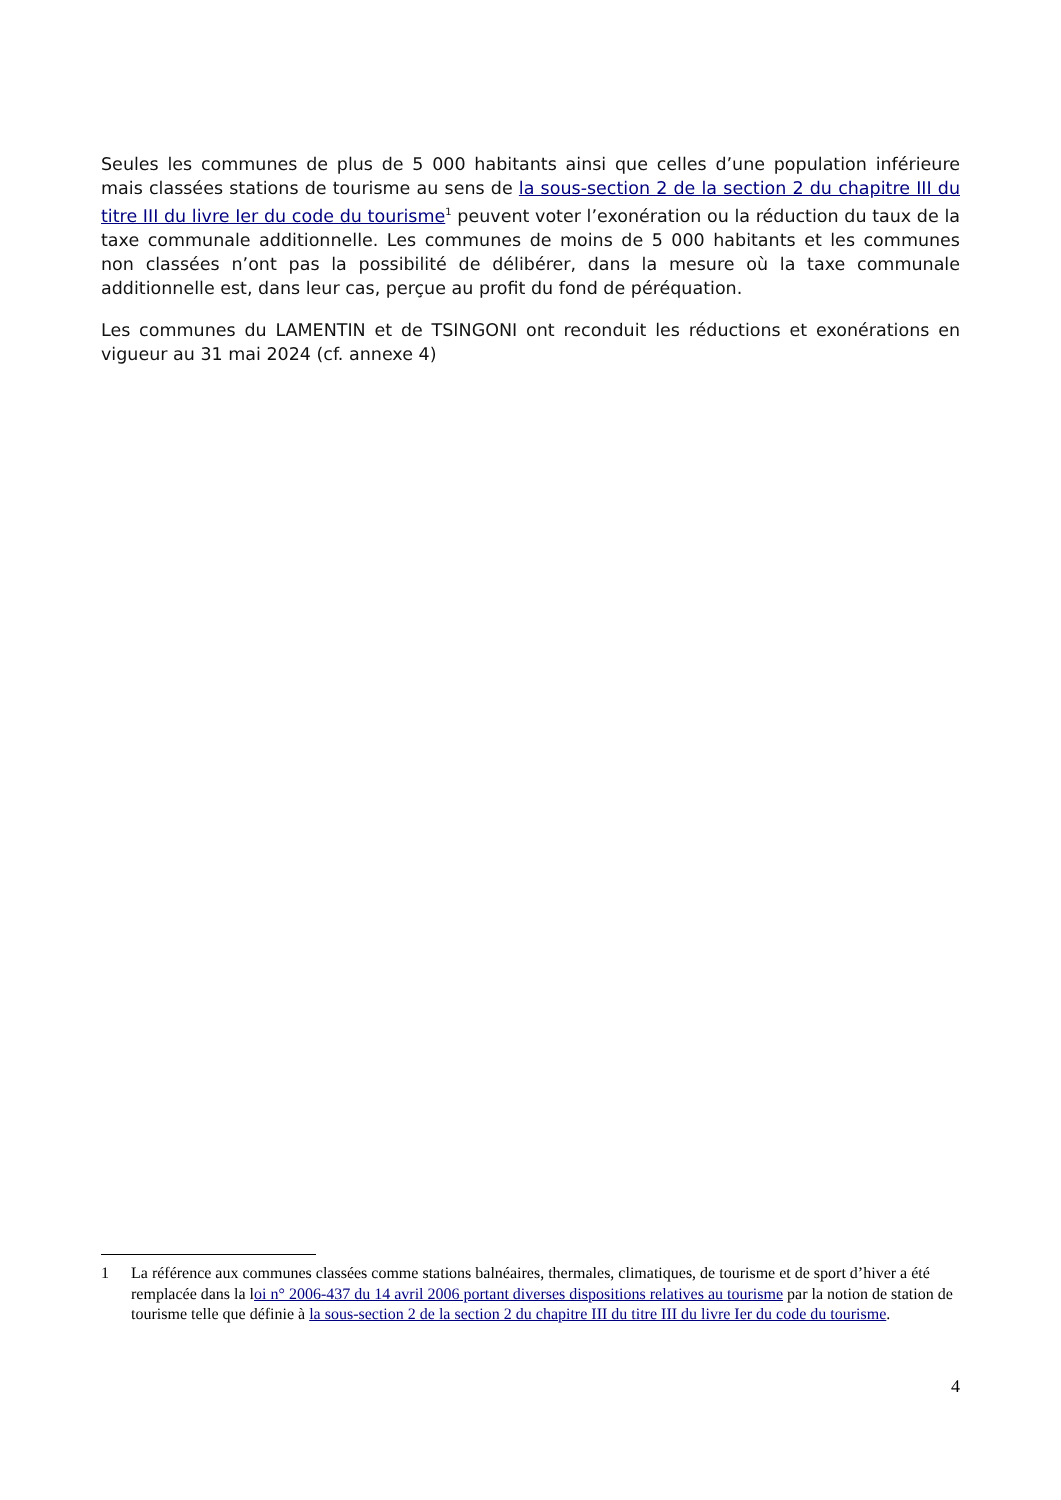Seules les communes de plus de 5 000 habitants ainsi que celles d’une population inférieure mais classées stations de tourisme au sens de la sous-section 2 de la section 2 du chapitre III du titre III du livre Ier du code du tourisme<sup>1</sup> peuvent voter l’exonération ou la réduction du taux de la taxe communale additionnelle. Les communes de moins de 5 000 habitants et les communes non classées n’ont pas la possibilité de délibérer, dans la mesure où la taxe communale additionnelle est, dans leur cas, perçue au profit du fond de péréquation.
Les communes du LAMENTIN et de TSINGONI ont reconduit les réductions et exonérations en vigueur au 31 mai 2024 (cf. annexe 4)
1 La référence aux communes classées comme stations balnéaires, thermales, climatiques, de tourisme et de sport d’hiver a été remplacée dans la loi n° 2006-437 du 14 avril 2006 portant diverses dispositions relatives au tourisme par la notion de station de tourisme telle que définie à la sous-section 2 de la section 2 du chapitre III du titre III du livre Ier du code du tourisme.
4